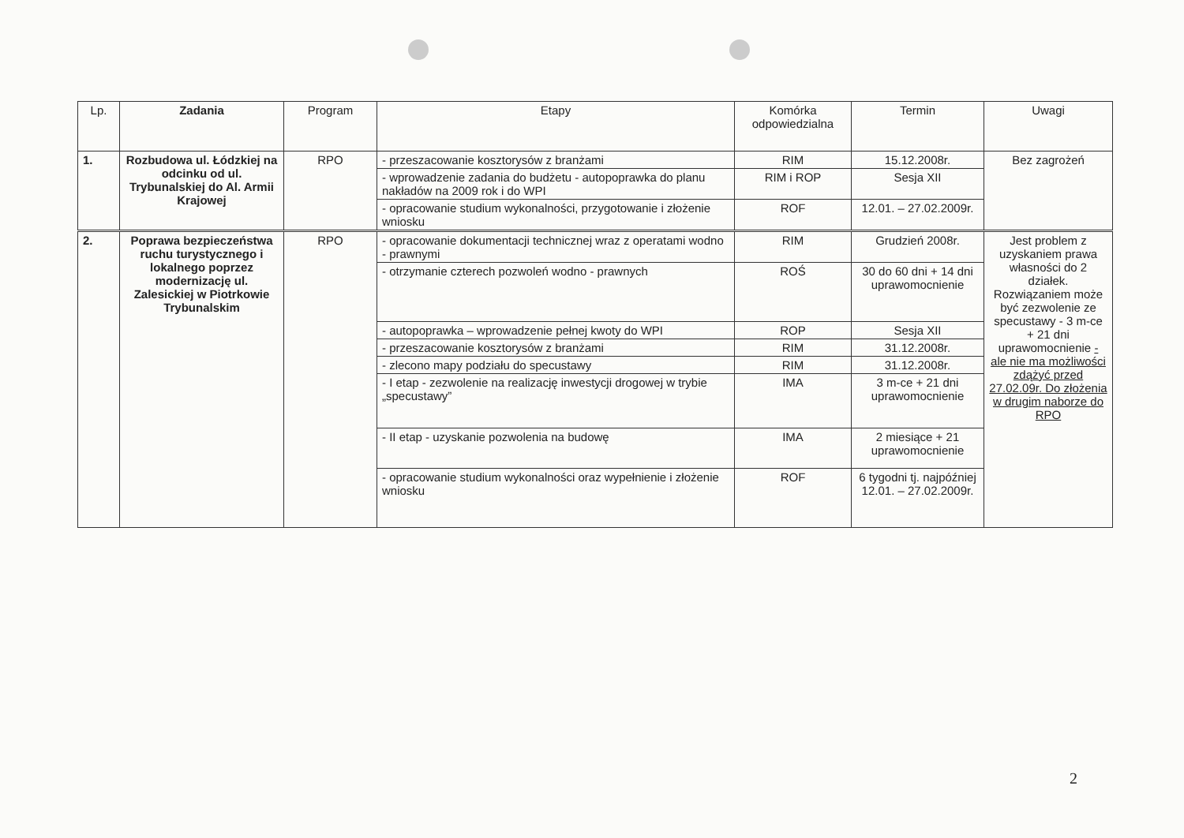| Lp. | Zadania | Program | Etapy | Komórka odpowiedzialna | Termin | Uwagi |
| --- | --- | --- | --- | --- | --- | --- |
| 1. | Rozbudowa ul. Łódzkiej na odcinku od ul. Trybunalskiej do Al. Armii Krajowej | RPO | - przeszacowanie kosztorysów z branżami | RIM | 15.12.2008r. | Bez zagrożeń |
| | | | - wprowadzenie zadania do budżetu - autopoprawka do planu nakładów na 2009 rok i do WPI | RIM i ROP | Sesja XII | |
| | | | - opracowanie studium wykonalności, przygotowanie i złożenie wniosku | ROF | 12.01. – 27.02.2009r. | |
| 2. | Poprawa bezpieczeństwa ruchu turystycznego i lokalnego poprzez modernizację ul. Zalesickiej w Piotrkowie Trybunalskim | RPO | - opracowanie dokumentacji technicznej wraz z operatami wodno - prawnymi | RIM | Grudzień 2008r. | Jest problem z uzyskaniem prawa własności do 2 działek. Rozwiązaniem może być zezwolenie ze specustawy - 3 m-ce + 21 dni uprawomocnienie - ale nie ma możliwości zdążyć przed 27.02.09r. Do złożenia w drugim naborze do RPO |
| | | | - otrzymanie czterech pozwoleń wodno - prawnych | ROŚ | 30 do 60 dni + 14 dni uprawomocnienie | |
| | | | - autopoprawka – wprowadzenie pełnej kwoty do WPI | ROP | Sesja XII | |
| | | | - przeszacowanie kosztorysów z branżami | RIM | 31.12.2008r. | |
| | | | - zlecono mapy podziału do specustawy | RIM | 31.12.2008r. | |
| | | | - I etap - zezwolenie na realizację inwestycji drogowej w trybie „specustawy” | IMA | 3 m-ce + 21 dni uprawomocnienie | |
| | | | - II etap - uzyskanie pozwolenia na budowę | IMA | 2 miesiące + 21 uprawomocnienie | |
| | | | - opracowanie studium wykonalności oraz wypełnienie i złożenie wniosku | ROF | 6 tygodni tj. najpóźniej 12.01. – 27.02.2009r. | |
2